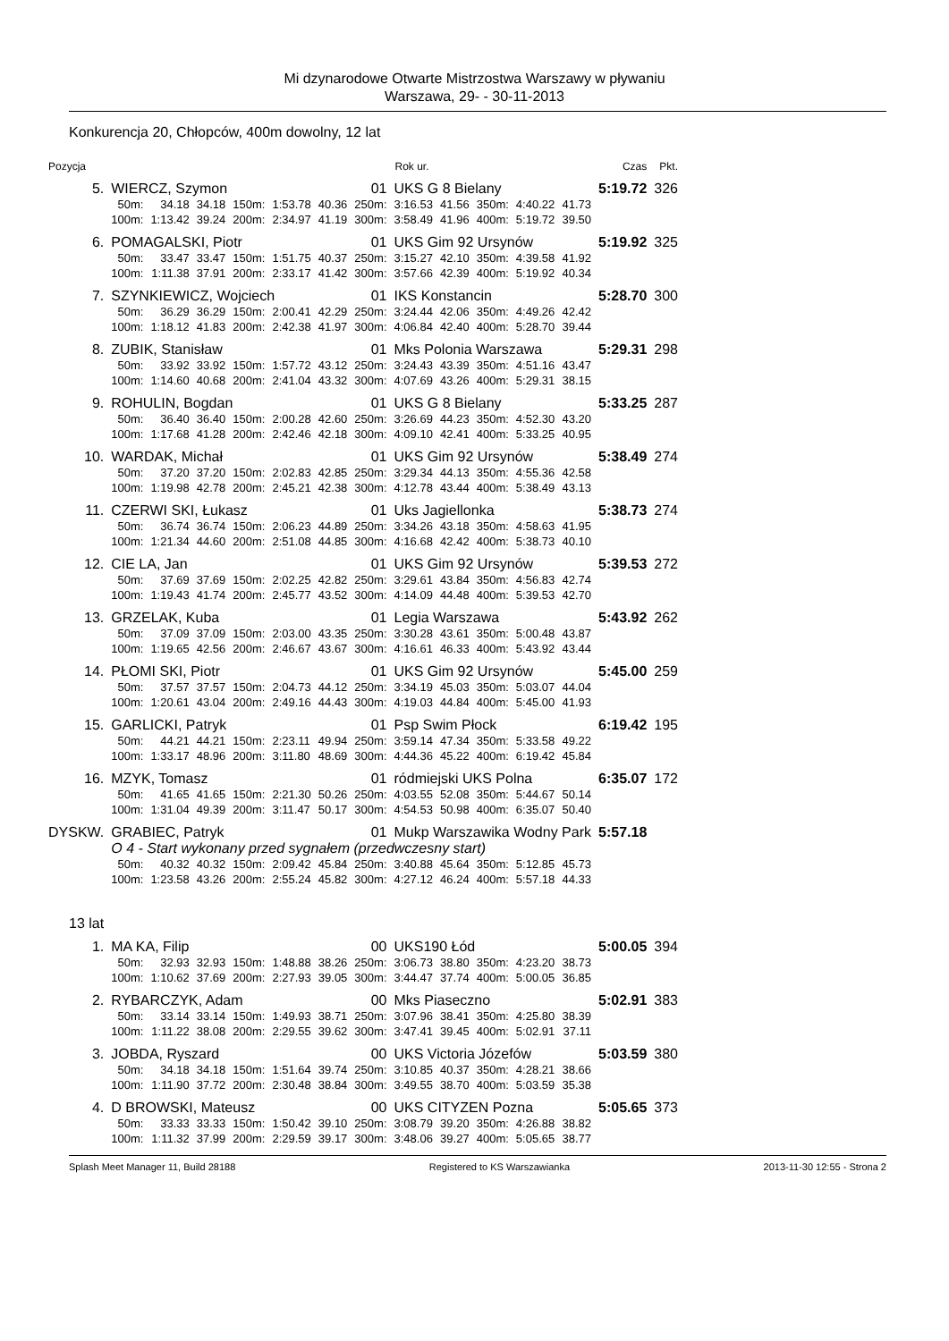Mi dzynarodowe Otwarte Mistrzostwa Warszawy w pływaniu
Warszawa, 29- - 30-11-2013
Konkurencja 20, Chłopców, 400m dowolny, 12 lat
| Pozycja | | | | | | | Rok ur. | | | | | | | Czas | Pkt. |
| 5. | WIERCZ, Szymon | | | | | 01 | | UKS G 8 Bielany | | | | | 5:19.72 | | 326 |
| | 50m: | 34.18 | 34.18 | 150m: | 1:53.78 | 40.36 | 250m: | 3:16.53 | 41.56 | 350m: | 4:40.22 | 41.73 | | | |
| | 100m: | 1:13.42 | 39.24 | 200m: | 2:34.97 | 41.19 | 300m: | 3:58.49 | 41.96 | 400m: | 5:19.72 | 39.50 | | | |
| 6. | POMAGALSKI, Piotr | | | | | 01 | | UKS Gim 92 Ursynów | | | | | 5:19.92 | | 325 |
| | 50m: | 33.47 | 33.47 | 150m: | 1:51.75 | 40.37 | 250m: | 3:15.27 | 42.10 | 350m: | 4:39.58 | 41.92 | | | |
| | 100m: | 1:11.38 | 37.91 | 200m: | 2:33.17 | 41.42 | 300m: | 3:57.66 | 42.39 | 400m: | 5:19.92 | 40.34 | | | |
| 7. | SZYNKIEWICZ, Wojciech | | | | | 01 | | IKS Konstancin | | | | | 5:28.70 | | 300 |
| | 50m: | 36.29 | 36.29 | 150m: | 2:00.41 | 42.29 | 250m: | 3:24.44 | 42.06 | 350m: | 4:49.26 | 42.42 | | | |
| | 100m: | 1:18.12 | 41.83 | 200m: | 2:42.38 | 41.97 | 300m: | 4:06.84 | 42.40 | 400m: | 5:28.70 | 39.44 | | | |
| 8. | ZUBIK, Stanisław | | | | | 01 | | Mks Polonia Warszawa | | | | | 5:29.31 | | 298 |
| | 50m: | 33.92 | 33.92 | 150m: | 1:57.72 | 43.12 | 250m: | 3:24.43 | 43.39 | 350m: | 4:51.16 | 43.47 | | | |
| | 100m: | 1:14.60 | 40.68 | 200m: | 2:41.04 | 43.32 | 300m: | 4:07.69 | 43.26 | 400m: | 5:29.31 | 38.15 | | | |
| 9. | ROHULIN, Bogdan | | | | | 01 | | UKS G 8 Bielany | | | | | 5:33.25 | | 287 |
| | 50m: | 36.40 | 36.40 | 150m: | 2:00.28 | 42.60 | 250m: | 3:26.69 | 44.23 | 350m: | 4:52.30 | 43.20 | | | |
| | 100m: | 1:17.68 | 41.28 | 200m: | 2:42.46 | 42.18 | 300m: | 4:09.10 | 42.41 | 400m: | 5:33.25 | 40.95 | | | |
| 10. | WARDAK, Michał | | | | | 01 | | UKS Gim 92 Ursynów | | | | | 5:38.49 | | 274 |
| | 50m: | 37.20 | 37.20 | 150m: | 2:02.83 | 42.85 | 250m: | 3:29.34 | 44.13 | 350m: | 4:55.36 | 42.58 | | | |
| | 100m: | 1:19.98 | 42.78 | 200m: | 2:45.21 | 42.38 | 300m: | 4:12.78 | 43.44 | 400m: | 5:38.49 | 43.13 | | | |
| 11. | CZERWI SKI, Łukasz | | | | | 01 | | Uks Jagiellonka | | | | | 5:38.73 | | 274 |
| | 50m: | 36.74 | 36.74 | 150m: | 2:06.23 | 44.89 | 250m: | 3:34.26 | 43.18 | 350m: | 4:58.63 | 41.95 | | | |
| | 100m: | 1:21.34 | 44.60 | 200m: | 2:51.08 | 44.85 | 300m: | 4:16.68 | 42.42 | 400m: | 5:38.73 | 40.10 | | | |
| 12. | CIE LA, Jan | | | | | 01 | | UKS Gim 92 Ursynów | | | | | 5:39.53 | | 272 |
| | 50m: | 37.69 | 37.69 | 150m: | 2:02.25 | 42.82 | 250m: | 3:29.61 | 43.84 | 350m: | 4:56.83 | 42.74 | | | |
| | 100m: | 1:19.43 | 41.74 | 200m: | 2:45.77 | 43.52 | 300m: | 4:14.09 | 44.48 | 400m: | 5:39.53 | 42.70 | | | |
| 13. | GRZELAK, Kuba | | | | | 01 | | Legia Warszawa | | | | | 5:43.92 | | 262 |
| | 50m: | 37.09 | 37.09 | 150m: | 2:03.00 | 43.35 | 250m: | 3:30.28 | 43.61 | 350m: | 5:00.48 | 43.87 | | | |
| | 100m: | 1:19.65 | 42.56 | 200m: | 2:46.67 | 43.67 | 300m: | 4:16.61 | 46.33 | 400m: | 5:43.92 | 43.44 | | | |
| 14. | PŁOMI SKI, Piotr | | | | | 01 | | UKS Gim 92 Ursynów | | | | | 5:45.00 | | 259 |
| | 50m: | 37.57 | 37.57 | 150m: | 2:04.73 | 44.12 | 250m: | 3:34.19 | 45.03 | 350m: | 5:03.07 | 44.04 | | | |
| | 100m: | 1:20.61 | 43.04 | 200m: | 2:49.16 | 44.43 | 300m: | 4:19.03 | 44.84 | 400m: | 5:45.00 | 41.93 | | | |
| 15. | GARLICKI, Patryk | | | | | 01 | | Psp Swim Płock | | | | | 6:19.42 | | 195 |
| | 50m: | 44.21 | 44.21 | 150m: | 2:23.11 | 49.94 | 250m: | 3:59.14 | 47.34 | 350m: | 5:33.58 | 49.22 | | | |
| | 100m: | 1:33.17 | 48.96 | 200m: | 3:11.80 | 48.69 | 300m: | 4:44.36 | 45.22 | 400m: | 6:19.42 | 45.84 | | | |
| 16. | MZYK, Tomasz | | | | | 01 | | ródmiejski UKS Polna | | | | | 6:35.07 | | 172 |
| | 50m: | 41.65 | 41.65 | 150m: | 2:21.30 | 50.26 | 250m: | 4:03.55 | 52.08 | 350m: | 5:44.67 | 50.14 | | | |
| | 100m: | 1:31.04 | 49.39 | 200m: | 3:11.47 | 50.17 | 300m: | 4:54.53 | 50.98 | 400m: | 6:35.07 | 50.40 | | | |
| DYSKW. | GRABIEC, Patryk | | | | | 01 | | Mukp Warszawika Wodny Park | | | | | 5:57.18 | | |
| | O 4 - Start wykonany przed sygnałem (przedwczesny start) | | | | | | | | | | | | | | |
| | 50m: | 40.32 | 40.32 | 150m: | 2:09.42 | 45.84 | 250m: | 3:40.88 | 45.64 | 350m: | 5:12.85 | 45.73 | | | |
| | 100m: | 1:23.58 | 43.26 | 200m: | 2:55.24 | 45.82 | 300m: | 4:27.12 | 46.24 | 400m: | 5:57.18 | 44.33 | | | |
| 13 lat | | | | | | | | | | | | | | | |
| 1. | MA KA, Filip | | | | | 00 | | UKS190 Łód | | | | | 5:00.05 | | 394 |
| | 50m: | 32.93 | 32.93 | 150m: | 1:48.88 | 38.26 | 250m: | 3:06.73 | 38.80 | 350m: | 4:23.20 | 38.73 | | | |
| | 100m: | 1:10.62 | 37.69 | 200m: | 2:27.93 | 39.05 | 300m: | 3:44.47 | 37.74 | 400m: | 5:00.05 | 36.85 | | | |
| 2. | RYBARCZYK, Adam | | | | | 00 | | Mks Piaseczno | | | | | 5:02.91 | | 383 |
| | 50m: | 33.14 | 33.14 | 150m: | 1:49.93 | 38.71 | 250m: | 3:07.96 | 38.41 | 350m: | 4:25.80 | 38.39 | | | |
| | 100m: | 1:11.22 | 38.08 | 200m: | 2:29.55 | 39.62 | 300m: | 3:47.41 | 39.45 | 400m: | 5:02.91 | 37.11 | | | |
| 3. | JOBDA, Ryszard | | | | | 00 | | UKS Victoria Józefów | | | | | 5:03.59 | | 380 |
| | 50m: | 34.18 | 34.18 | 150m: | 1:51.64 | 39.74 | 250m: | 3:10.85 | 40.37 | 350m: | 4:28.21 | 38.66 | | | |
| | 100m: | 1:11.90 | 37.72 | 200m: | 2:30.48 | 38.84 | 300m: | 3:49.55 | 38.70 | 400m: | 5:03.59 | 35.38 | | | |
| 4. | D BROWSKI, Mateusz | | | | | 00 | | UKS CITYZEN Pozna | | | | | 5:05.65 | | 373 |
| | 50m: | 33.33 | 33.33 | 150m: | 1:50.42 | 39.10 | 250m: | 3:08.79 | 39.20 | 350m: | 4:26.88 | 38.82 | | | |
| | 100m: | 1:11.32 | 37.99 | 200m: | 2:29.59 | 39.17 | 300m: | 3:48.06 | 39.27 | 400m: | 5:05.65 | 38.77 | | | |
Splash Meet Manager 11, Build 28188 Registered to KS Warszawianka 2013-11-30 12:55 - Strona 2